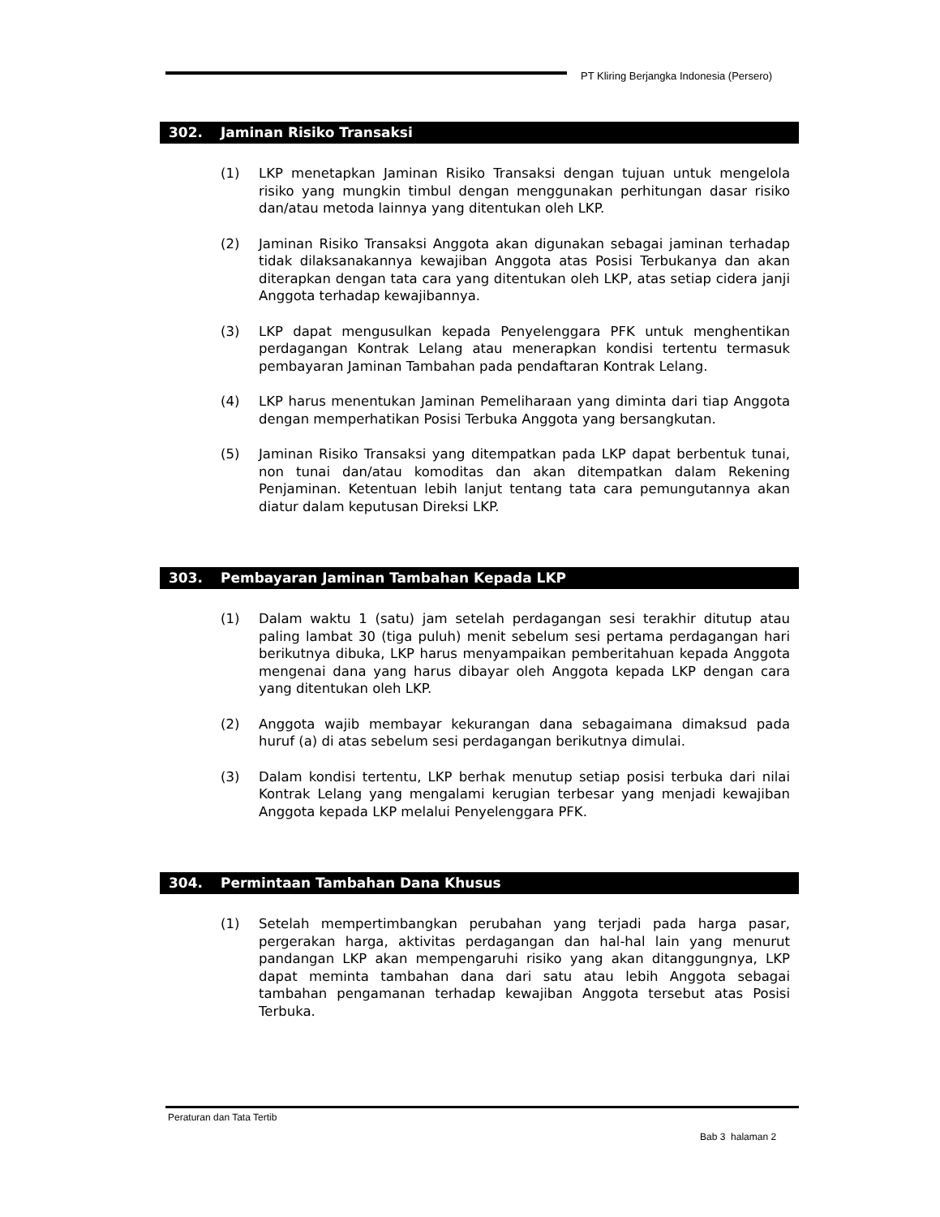PT Kliring Berjangka Indonesia (Persero)
302. Jaminan Risiko Transaksi
(1) LKP menetapkan Jaminan Risiko Transaksi dengan tujuan untuk mengelola risiko yang mungkin timbul dengan menggunakan perhitungan dasar risiko dan/atau metoda lainnya yang ditentukan oleh LKP.
(2) Jaminan Risiko Transaksi Anggota akan digunakan sebagai jaminan terhadap tidak dilaksanakannya kewajiban Anggota atas Posisi Terbukanya dan akan diterapkan dengan tata cara yang ditentukan oleh LKP, atas setiap cidera janji Anggota terhadap kewajibannya.
(3) LKP dapat mengusulkan kepada Penyelenggara PFK untuk menghentikan perdagangan Kontrak Lelang atau menerapkan kondisi tertentu termasuk pembayaran Jaminan Tambahan pada pendaftaran Kontrak Lelang.
(4) LKP harus menentukan Jaminan Pemeliharaan yang diminta dari tiap Anggota dengan memperhatikan Posisi Terbuka Anggota yang bersangkutan.
(5) Jaminan Risiko Transaksi yang ditempatkan pada LKP dapat berbentuk tunai, non tunai dan/atau komoditas dan akan ditempatkan dalam Rekening Penjaminan. Ketentuan lebih lanjut tentang tata cara pemungutannya akan diatur dalam keputusan Direksi LKP.
303. Pembayaran Jaminan Tambahan Kepada LKP
(1) Dalam waktu 1 (satu) jam setelah perdagangan sesi terakhir ditutup atau paling lambat 30 (tiga puluh) menit sebelum sesi pertama perdagangan hari berikutnya dibuka, LKP harus menyampaikan pemberitahuan kepada Anggota mengenai dana yang harus dibayar oleh Anggota kepada LKP dengan cara yang ditentukan oleh LKP.
(2) Anggota wajib membayar kekurangan dana sebagaimana dimaksud pada huruf (a) di atas sebelum sesi perdagangan berikutnya dimulai.
(3) Dalam kondisi tertentu, LKP berhak menutup setiap posisi terbuka dari nilai Kontrak Lelang yang mengalami kerugian terbesar yang menjadi kewajiban Anggota kepada LKP melalui Penyelenggara PFK.
304. Permintaan Tambahan Dana Khusus
(1) Setelah mempertimbangkan perubahan yang terjadi pada harga pasar, pergerakan harga, aktivitas perdagangan dan hal-hal lain yang menurut pandangan LKP akan mempengaruhi risiko yang akan ditanggungnya, LKP dapat meminta tambahan dana dari satu atau lebih Anggota sebagai tambahan pengamanan terhadap kewajiban Anggota tersebut atas Posisi Terbuka.
Peraturan dan Tata Tertib
Bab 3 halaman 2